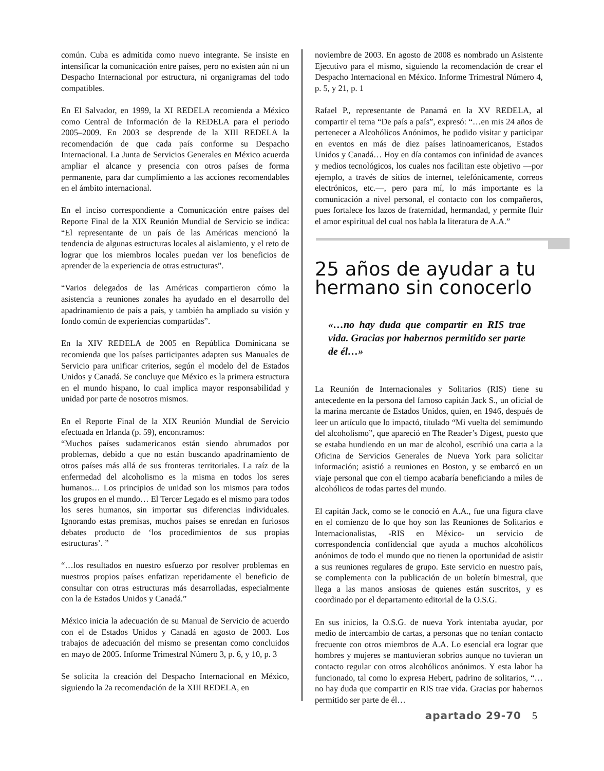común. Cuba es admitida como nuevo integrante. Se insiste en intensificar la comunicación entre países, pero no existen aún ni un Despacho Internacional por estructura, ni organigramas del todo compatibles.
En El Salvador, en 1999, la XI REDELA recomienda a México como Central de Información de la REDELA para el periodo 2005–2009. En 2003 se desprende de la XIII REDELA la recomendación de que cada país conforme su Despacho Internacional. La Junta de Servicios Generales en México acuerda ampliar el alcance y presencia con otros países de forma permanente, para dar cumplimiento a las acciones recomendables en el ámbito internacional.
En el inciso correspondiente a Comunicación entre países del Reporte Final de la XIX Reunión Mundial de Servicio se indica: “El representante de un país de las Américas mencionó la tendencia de algunas estructuras locales al aislamiento, y el reto de lograr que los miembros locales puedan ver los beneficios de aprender de la experiencia de otras estructuras”.
“Varios delegados de las Américas compartieron cómo la asistencia a reuniones zonales ha ayudado en el desarrollo del apadrinamiento de país a país, y también ha ampliado su visión y fondo común de experiencias compartidas”.
En la XIV REDELA de 2005 en República Dominicana se recomienda que los países participantes adapten sus Manuales de Servicio para unificar criterios, según el modelo del de Estados Unidos y Canadá. Se concluye que México es la primera estructura en el mundo hispano, lo cual implica mayor responsabilidad y unidad por parte de nosotros mismos.
En el Reporte Final de la XIX Reunión Mundial de Servicio efectuada en Irlanda (p. 59), encontramos:
“Muchos países sudamericanos están siendo abrumados por problemas, debido a que no están buscando apadrinamiento de otros países más allá de sus fronteras territoriales. La raíz de la enfermedad del alcoholismo es la misma en todos los seres humanos… Los principios de unidad son los mismos para todos los grupos en el mundo… El Tercer Legado es el mismo para todos los seres humanos, sin importar sus diferencias individuales. Ignorando estas premisas, muchos países se enredan en furiosos debates producto de ‘los procedimientos de sus propias estructuras’. ”
“…los resultados en nuestro esfuerzo por resolver problemas en nuestros propios países enfatizan repetidamente el beneficio de consultar con otras estructuras más desarrolladas, especialmente con la de Estados Unidos y Canadá.”
México inicia la adecuación de su Manual de Servicio de acuerdo con el de Estados Unidos y Canadá en agosto de 2003. Los trabajos de adecuación del mismo se presentan como concluidos en mayo de 2005. Informe Trimestral Número 3, p. 6, y 10, p. 3
Se solicita la creación del Despacho Internacional en México, siguiendo la 2a recomendación de la XIII REDELA, en
noviembre de 2003. En agosto de 2008 es nombrado un Asistente Ejecutivo para el mismo, siguiendo la recomendación de crear el Despacho Internacional en México. Informe Trimestral Número 4, p. 5, y 21, p. 1
Rafael P., representante de Panamá en la XV REDELA, al compartir el tema “De país a país”, expresó: “…en mis 24 años de pertenecer a Alcohólicos Anónimos, he podido visitar y participar en eventos en más de diez países latinoamericanos, Estados Unidos y Canadá… Hoy en día contamos con infinidad de avances y medios tecnológicos, los cuales nos facilitan este objetivo —por ejemplo, a través de sitios de internet, telefónicamente, correos electrónicos, etc.—, pero para mí, lo más importante es la comunicación a nivel personal, el contacto con los compañeros, pues fortalece los lazos de fraternidad, hermandad, y permite fluir el amor espiritual del cual nos habla la literatura de A.A.”
25 años de ayudar a tu hermano sin conocerlo
«…no hay duda que compartir en RIS trae vida. Gracias por habernos permitido ser parte de él…»
La Reunión de Internacionales y Solitarios (RIS) tiene su antecedente en la persona del famoso capitán Jack S., un oficial de la marina mercante de Estados Unidos, quien, en 1946, después de leer un artículo que lo impactó, titulado “Mi vuelta del semimundo del alcoholismo”, que apareció en The Reader’s Digest, puesto que se estaba hundiendo en un mar de alcohol, escribió una carta a la Oficina de Servicios Generales de Nueva York para solicitar información; asistió a reuniones en Boston, y se embarcó en un viaje personal que con el tiempo acabaría beneficiando a miles de alcohólicos de todas partes del mundo.
El capitán Jack, como se le conoció en A.A., fue una figura clave en el comienzo de lo que hoy son las Reuniones de Solitarios e Internacionalistas, -RIS en México- un servicio de correspondencia confidencial que ayuda a muchos alcohólicos anónimos de todo el mundo que no tienen la oportunidad de asistir a sus reuniones regulares de grupo. Este servicio en nuestro país, se complementa con la publicación de un boletín bimestral, que llega a las manos ansiosas de quienes están suscritos, y es coordinado por el departamento editorial de la O.S.G.
En sus inicios, la O.S.G. de nueva York intentaba ayudar, por medio de intercambio de cartas, a personas que no tenían contacto frecuente con otros miembros de A.A. Lo esencial era lograr que hombres y mujeres se mantuvieran sobrios aunque no tuvieran un contacto regular con otros alcohólicos anónimos. Y esta labor ha funcionado, tal como lo expresa Hebert, padrino de solitarios, “…no hay duda que compartir en RIS trae vida. Gracias por habernos permitido ser parte de él…
apartado 29-70 5